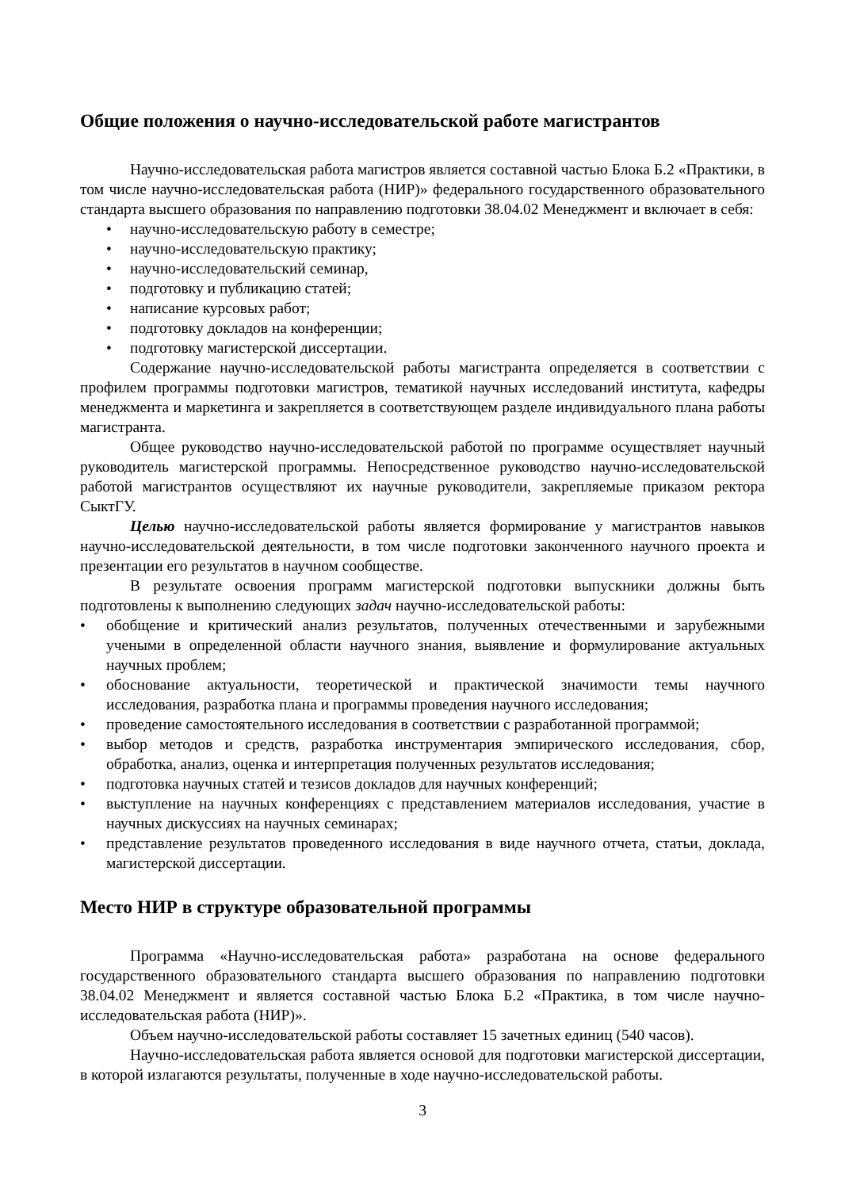Общие положения о научно-исследовательской работе магистрантов
Научно-исследовательская работа магистров является составной частью Блока Б.2 «Практики, в том числе научно-исследовательская работа (НИР)» федерального государственного образовательного стандарта высшего образования по направлению подготовки 38.04.02 Менеджмент и включает в себя:
• научно-исследовательскую работу в семестре;
• научно-исследовательскую практику;
• научно-исследовательский семинар,
• подготовку и публикацию статей;
• написание курсовых работ;
• подготовку докладов на конференции;
• подготовку магистерской диссертации.
Содержание научно-исследовательской работы магистранта определяется в соответствии с профилем программы подготовки магистров, тематикой научных исследований института, кафедры менеджмента и маркетинга и закрепляется в соответствующем разделе индивидуального плана работы магистранта.
Общее руководство научно-исследовательской работой по программе осуществляет научный руководитель магистерской программы. Непосредственное руководство научно-исследовательской работой магистрантов осуществляют их научные руководители, закрепляемые приказом ректора СыктГУ.
Целью научно-исследовательской работы является формирование у магистрантов навыков научно-исследовательской деятельности, в том числе подготовки законченного научного проекта и презентации его результатов в научном сообществе.
В результате освоения программ магистерской подготовки выпускники должны быть подготовлены к выполнению следующих задач научно-исследовательской работы:
• обобщение и критический анализ результатов, полученных отечественными и зарубежными учеными в определенной области научного знания, выявление и формулирование актуальных научных проблем;
• обоснование актуальности, теоретической и практической значимости темы научного исследования, разработка плана и программы проведения научного исследования;
• проведение самостоятельного исследования в соответствии с разработанной программой;
• выбор методов и средств, разработка инструментария эмпирического исследования, сбор, обработка, анализ, оценка и интерпретация полученных результатов исследования;
• подготовка научных статей и тезисов докладов для научных конференций;
• выступление на научных конференциях с представлением материалов исследования, участие в научных дискуссиях на научных семинарах;
• представление результатов проведенного исследования в виде научного отчета, статьи, доклада, магистерской диссертации.
Место НИР в структуре образовательной программы
Программа «Научно-исследовательская работа» разработана на основе федерального государственного образовательного стандарта высшего образования по направлению подготовки 38.04.02 Менеджмент и является составной частью Блока Б.2 «Практика, в том числе научно-исследовательская работа (НИР)».
Объем научно-исследовательской работы составляет 15 зачетных единиц (540 часов).
Научно-исследовательская работа является основой для подготовки магистерской диссертации, в которой излагаются результаты, полученные в ходе научно-исследовательской работы.
3